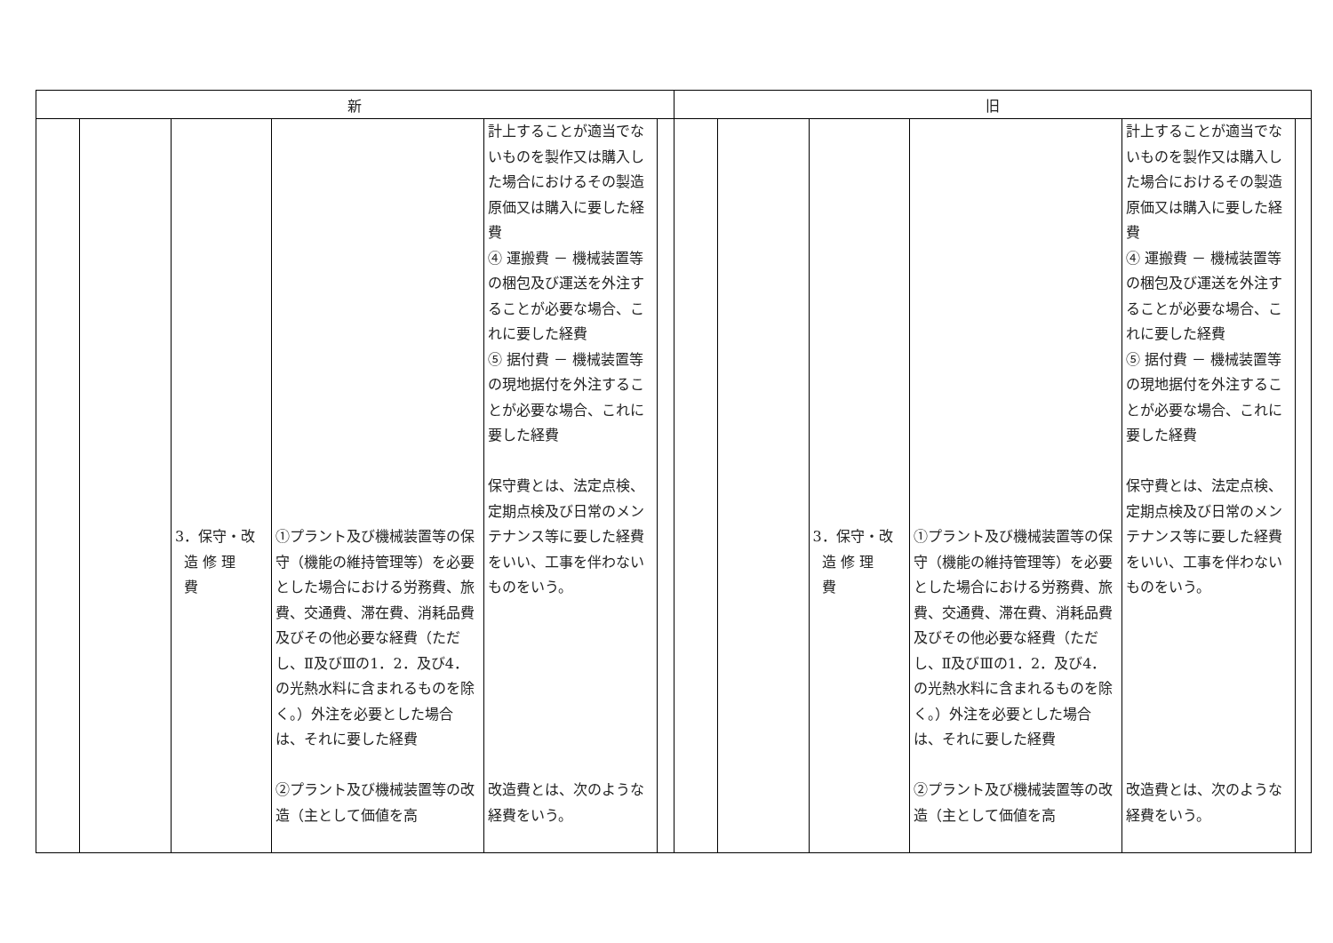| 新 | 旧 |
| --- | --- |
| / / / 3．保守・改 造 修 理 費 / ①プラント及び機械装置等の保守（機能の維持管理等）を必要とした場合における労務費、旅費、交通費、滞在費、消耗品費及びその他必要な経費（ただし、Ⅱ及びⅢの1．2．及び4．の光熱水料に含まれるものを除く。）外注を必要とした場合は、それに要した経費 ②プラント及び機械装置等の改造（主として価値を高 / 計上することが適当でないものを製作又は購入した場合におけるその製造原価又は購入に要した経費 ④ 運搬費 － 機械装置等の梱包及び運送を外注することが必要な場合、これに要した経費 ⑤ 据付費 － 機械装置等の現地据付を外注することが必要な場合、これに要した経費 保守費とは、法定点検、定期点検及び日常のメンテナンス等に要した経費をいい、工事を伴わないものをいう。 改造費とは、次のような経費をいう。 / / | / / / 3．保守・改 造 修 理 費 / ①プラント及び機械装置等の保守（機能の維持管理等）を必要とした場合における労務費、旅費、交通費、滞在費、消耗品費及びその他必要な経費（ただし、Ⅱ及びⅢの1．2．及び4．の光熱水料に含まれるものを除く。）外注を必要とした場合は、それに要した経費 ②プラント及び機械装置等の改造（主として価値を高 / 計上することが適当でないものを製作又は購入した場合におけるその製造原価又は購入に要した経費 ④ 運搬費 － 機械装置等の梱包及び運送を外注することが必要な場合、これに要した経費 ⑤ 据付費 － 機械装置等の現地据付を外注することが必要な場合、これに要した経費 保守費とは、法定点検、定期点検及び日常のメンテナンス等に要した経費をいい、工事を伴わないものをいう。 改造費とは、次のような経費をいう。 / / |